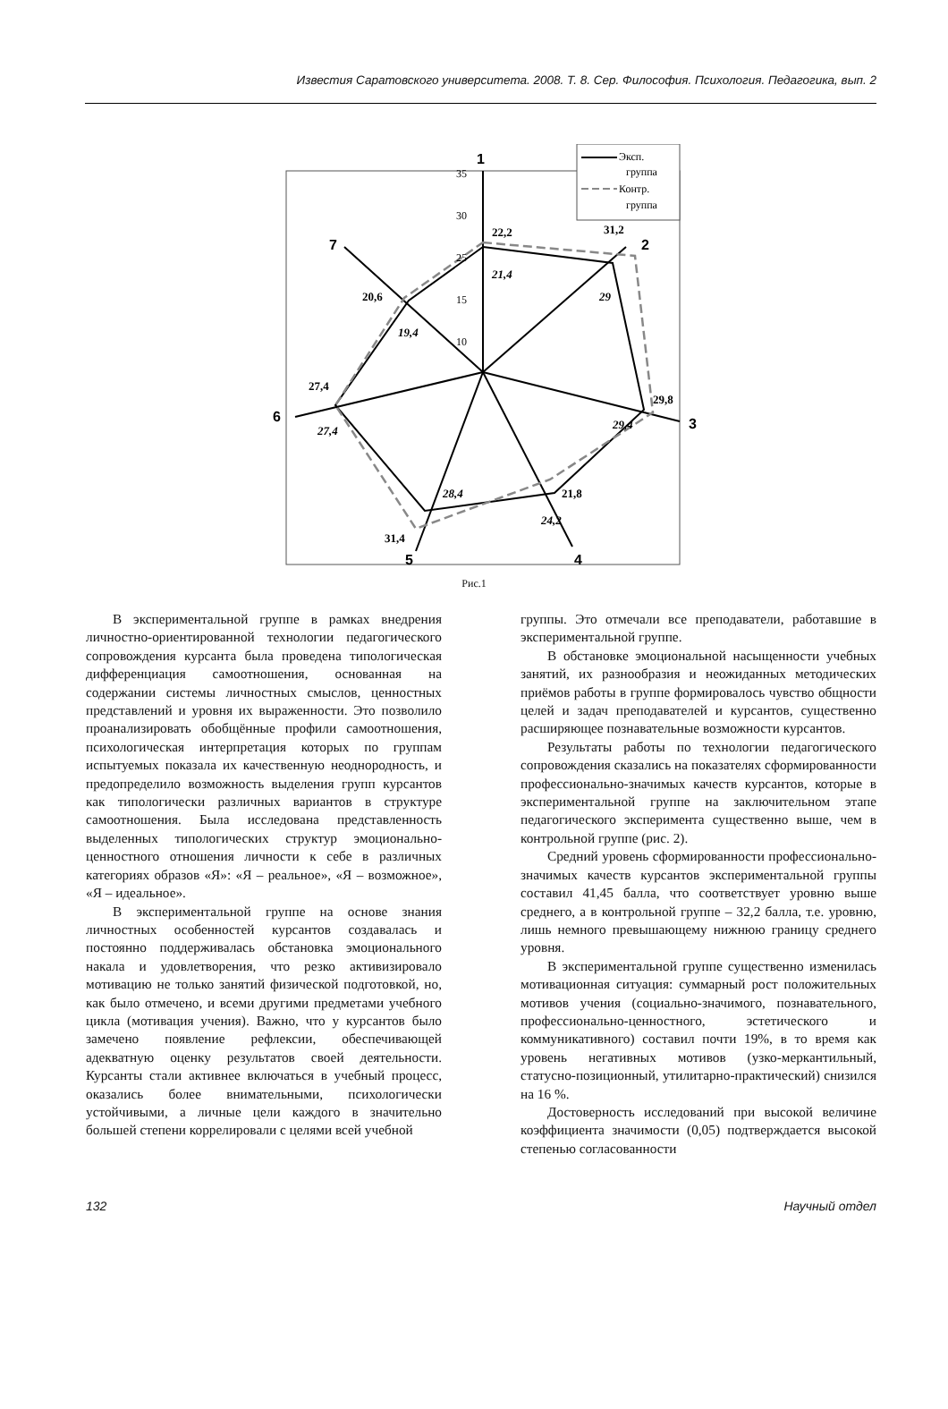Известия Саратовского университета. 2008. Т. 8. Сер. Философия. Психология. Педагогика, вып. 2
1
2
3
4
5
6
7
22,2
31,2
29,8
21,8
31,4
27,4
20,6
21,4
29
29,4
24,2
28,4
27,4
19,4
35
30
25
15
10
Эксп.
группа
Контр.
группа
Рис.1
В экспериментальной группе в рамках внедрения личностно-ориентированной технологии педагогического сопровождения курсанта была проведена типологическая дифференциация самоотношения, основанная на содержании системы личностных смыслов, ценностных представлений и уровня их выраженности. Это позволило проанализировать обобщённые профили самоотношения, психологическая интерпретация которых по группам испытуемых показала их качественную неоднородность, и предопределило возможность выделения групп курсантов как типологически различных вариантов в структуре самоотношения. Была исследована представленность выделенных типологических структур эмоционально-ценностного отношения личности к себе в различных категориях образов «Я»: «Я – реальное», «Я – возможное», «Я – идеальное».
В экспериментальной группе на основе знания личностных особенностей курсантов создавалась и постоянно поддерживалась обстановка эмоционального накала и удовлетворения, что резко активизировало мотивацию не только занятий физической подготовкой, но, как было отмечено, и всеми другими предметами учебного цикла (мотивация учения). Важно, что у курсантов было замечено появление рефлексии, обеспечивающей адекватную оценку результатов своей деятельности. Курсанты стали активнее включаться в учебный процесс, оказались более внимательными, психологически устойчивыми, а личные цели каждого в значительно большей степени коррелировали с целями всей учебной
группы. Это отмечали все преподаватели, работавшие в экспериментальной группе.
В обстановке эмоциональной насыщенности учебных занятий, их разнообразия и неожиданных методических приёмов работы в группе формировалось чувство общности целей и задач преподавателей и курсантов, существенно расширяющее познавательные возможности курсантов.
Результаты работы по технологии педагогического сопровождения сказались на показателях сформированности профессионально-значимых качеств курсантов, которые в экспериментальной группе на заключительном этапе педагогического эксперимента существенно выше, чем в контрольной группе (рис. 2).
Средний уровень сформированности профессионально-значимых качеств курсантов экспериментальной группы составил 41,45 балла, что соответствует уровню выше среднего, а в контрольной группе – 32,2 балла, т.е. уровню, лишь немного превышающему нижнюю границу среднего уровня.
В экспериментальной группе существенно изменилась мотивационная ситуация: суммарный рост положительных мотивов учения (социально-значимого, познавательного, профессионально-ценностного, эстетического и коммуникативного) составил почти 19%, в то время как уровень негативных мотивов (узко-меркантильный, статусно-позиционный, утилитарно-практический) снизился на 16 %.
Достоверность исследований при высокой величине коэффициента значимости (0,05) подтверждается высокой степенью согласованности
132 Научный отдел